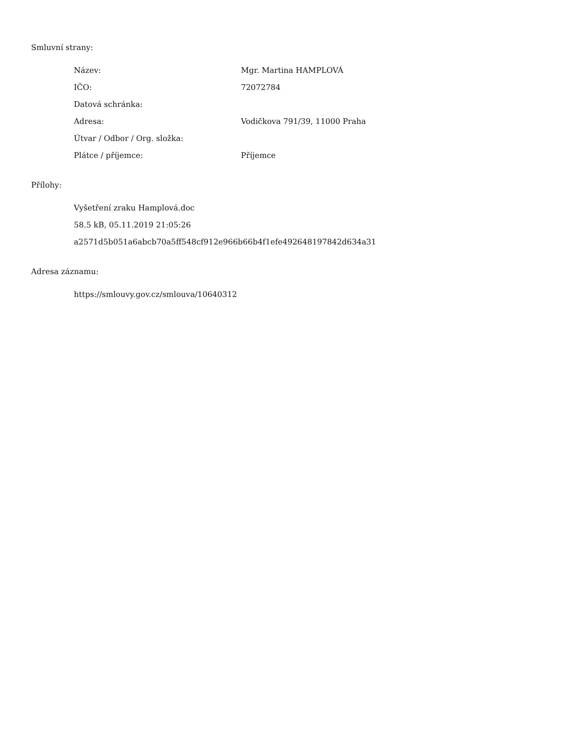Smluvní strany:
| Název: | Mgr. Martina HAMPLOVÁ |
| IČO: | 72072784 |
| Datová schránka: | |
| Adresa: | Vodičkova 791/39, 11000 Praha |
| Útvar / Odbor / Org. složka: | |
| Plátce / příjemce: | Příjemce |
Přílohy:
Vyšetření zraku Hamplová.doc
58.5 kB, 05.11.2019 21:05:26
a2571d5b051a6abcb70a5ff548cf912e966b66b4f1efe492648197842d634a31
Adresa záznamu:
https://smlouvy.gov.cz/smlouva/10640312